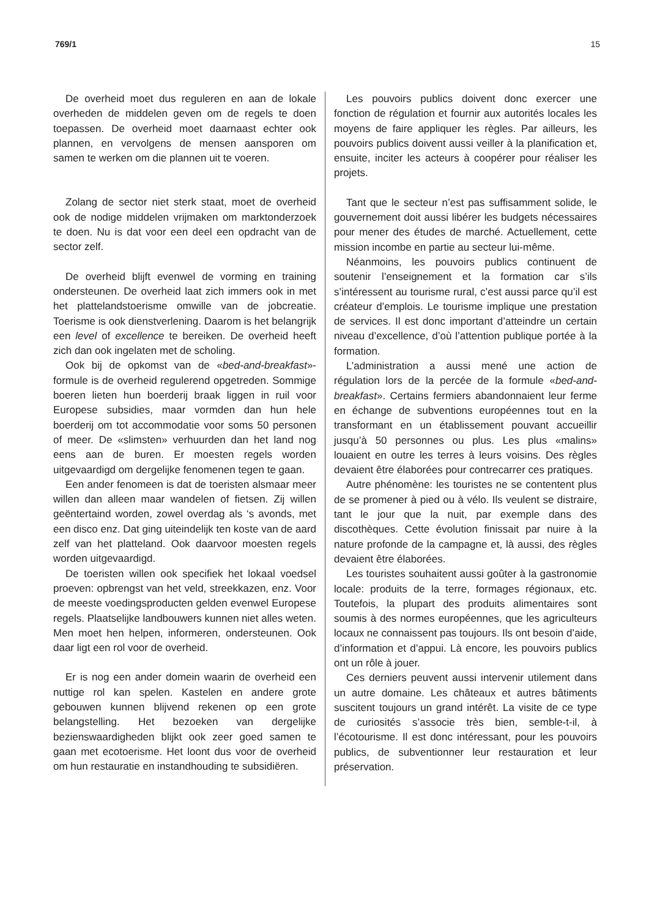769/1 15
De overheid moet dus reguleren en aan de lokale overheden de middelen geven om de regels te doen toepassen. De overheid moet daarnaast echter ook plannen, en vervolgens de mensen aansporen om samen te werken om die plannen uit te voeren.
Zolang de sector niet sterk staat, moet de overheid ook de nodige middelen vrijmaken om marktonderzoek te doen. Nu is dat voor een deel een opdracht van de sector zelf.
De overheid blijft evenwel de vorming en training ondersteunen. De overheid laat zich immers ook in met het plattelandstoerisme omwille van de jobcreatie. Toerisme is ook dienstverlening. Daarom is het belangrijk een level of excellence te bereiken. De overheid heeft zich dan ook ingelaten met de scholing.
Ook bij de opkomst van de «bed-and-breakfast»-formule is de overheid regulerend opgetreden. Sommige boeren lieten hun boerderij braak liggen in ruil voor Europese subsidies, maar vormden dan hun hele boerderij om tot accommodatie voor soms 50 personen of meer. De «slimsten» verhuurden dan het land nog eens aan de buren. Er moesten regels worden uitgevaardigd om dergelijke fenomenen tegen te gaan.
Een ander fenomeen is dat de toeristen alsmaar meer willen dan alleen maar wandelen of fietsen. Zij willen geëntertaind worden, zowel overdag als ‘s avonds, met een disco enz. Dat ging uiteindelijk ten koste van de aard zelf van het platteland. Ook daarvoor moesten regels worden uitgevaardigd.
De toeristen willen ook specifiek het lokaal voedsel proeven: opbrengst van het veld, streekkazen, enz. Voor de meeste voedingsproducten gelden evenwel Europese regels. Plaatselijke landbouwers kunnen niet alles weten. Men moet hen helpen, informeren, ondersteunen. Ook daar ligt een rol voor de overheid.
Er is nog een ander domein waarin de overheid een nuttige rol kan spelen. Kastelen en andere grote gebouwen kunnen blijvend rekenen op een grote belangstelling. Het bezoeken van dergelijke bezienswaardigheden blijkt ook zeer goed samen te gaan met ecotoerisme. Het loont dus voor de overheid om hun restauratie en instandhouding te subsidiëren.
Les pouvoirs publics doivent donc exercer une fonction de régulation et fournir aux autorités locales les moyens de faire appliquer les règles. Par ailleurs, les pouvoirs publics doivent aussi veiller à la planification et, ensuite, inciter les acteurs à coopérer pour réaliser les projets.
Tant que le secteur n’est pas suffisamment solide, le gouvernement doit aussi libérer les budgets nécessaires pour mener des études de marché. Actuellement, cette mission incombe en partie au secteur lui-même.
Néanmoins, les pouvoirs publics continuent de soutenir l’enseignement et la formation car s’ils s’intéressent au tourisme rural, c’est aussi parce qu’il est créateur d’emplois. Le tourisme implique une prestation de services. Il est donc important d’atteindre un certain niveau d’excellence, d’où l’attention publique portée à la formation.
L’administration a aussi mené une action de régulation lors de la percée de la formule «bed-and-breakfast». Certains fermiers abandonnaient leur ferme en échange de subventions européennes tout en la transformant en un établissement pouvant accueillir jusqu’à 50 personnes ou plus. Les plus «malins» louaient en outre les terres à leurs voisins. Des règles devaient être élaborées pour contrecarrer ces pratiques.
Autre phénomène: les touristes ne se contentent plus de se promener à pied ou à vélo. Ils veulent se distraire, tant le jour que la nuit, par exemple dans des discothèques. Cette évolution finissait par nuire à la nature profonde de la campagne et, là aussi, des règles devaient être élaborées.
Les touristes souhaitent aussi goûter à la gastronomie locale: produits de la terre, formages régionaux, etc. Toutefois, la plupart des produits alimentaires sont soumis à des normes européennes, que les agriculteurs locaux ne connaissent pas toujours. Ils ont besoin d’aide, d’information et d’appui. Là encore, les pouvoirs publics ont un rôle à jouer.
Ces derniers peuvent aussi intervenir utilement dans un autre domaine. Les châteaux et autres bâtiments suscitent toujours un grand intérêt. La visite de ce type de curiosités s’associe très bien, semble-t-il, à l’écotourisme. Il est donc intéressant, pour les pouvoirs publics, de subventionner leur restauration et leur préservation.